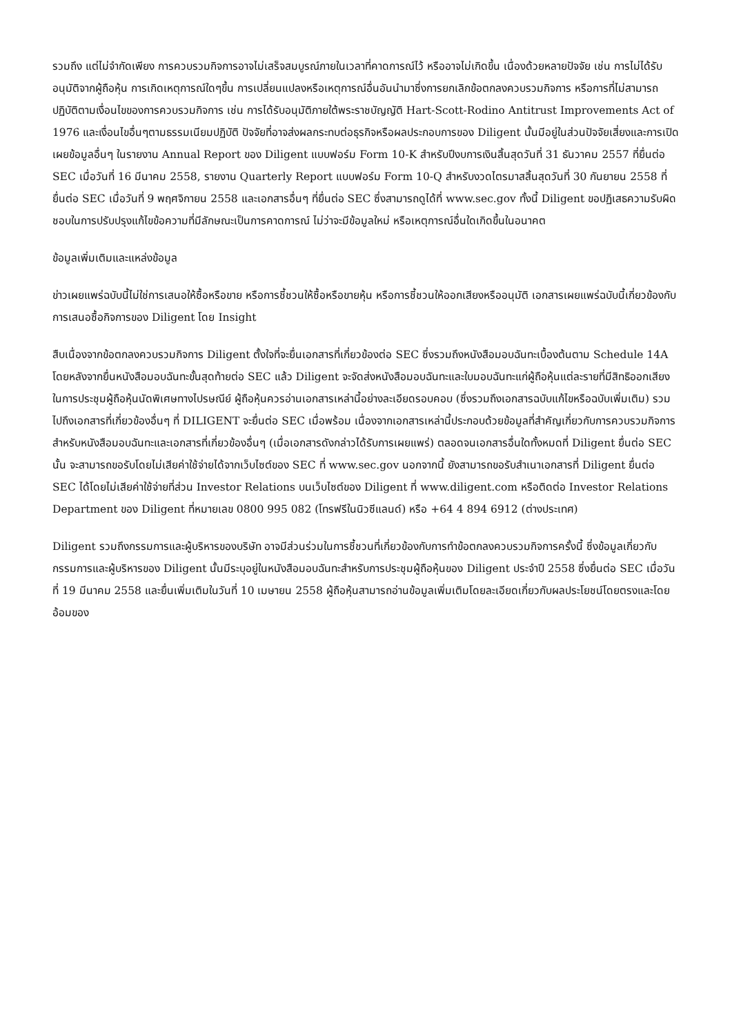รวมถึง แต่ไม่จำกัดเพียง การควบรวมกิจการอาจไม่เสร็จสมบูรณ์ภายในเวลาที่คาดการณ์ไว้ หรืออาจไม่เกิดขึ้น เนื่องด้วยหลายปัจจัย เช่น การไม่ได้รับอนุมัติจากผู้ถือหุ้น การเกิดเหตุการณ์ใดๆขึ้น การเปลี่ยนแปลงหรือเหตุการณ์อื่นอันนำมาซึ่งการยกเลิกข้อตกลงควบรวมกิจการ หรือการที่ไม่สามารถปฏิบัติตามเงื่อนไขของการควบรวมกิจการ เช่น การได้รับอนุมัติภายใต้พระราชบัญญัติ Hart-Scott-Rodino Antitrust Improvements Act of 1976 และเงื่อนไขอื่นๆตามธรรมเนียมปฏิบัติ ปัจจัยที่อาจส่งผลกระทบต่อธุรกิจหรือผลประกอบการของ Diligent นั้นมีอยู่ในส่วนปัจจัยเสี่ยงและการเปิดเผยข้อมูลอื่นๆ ในรายงาน Annual Report ของ Diligent แบบฟอร์ม Form 10-K สำหรับปีงบการเงินสิ้นสุดวันที่ 31 ธันวาคม 2557 ที่ยื่นต่อ SEC เมื่อวันที่ 16 มีนาคม 2558, รายงาน Quarterly Report แบบฟอร์ม Form 10-Q สำหรับงวดไตรมาสสิ้นสุดวันที่ 30 กันยายน 2558 ที่ยื่นต่อ SEC เมื่อวันที่ 9 พฤศจิกายน 2558 และเอกสารอื่นๆ ที่ยื่นต่อ SEC ซึ่งสามารถดูได้ที่ www.sec.gov ทั้งนี้ Diligent ขอปฏิเสธความรับผิดชอบในการปรับปรุงแก้ไขข้อความที่มีลักษณะเป็นการคาดการณ์ ไม่ว่าจะมีข้อมูลใหม่ หรือเหตุการณ์อื่นใดเกิดขึ้นในอนาคต
ข้อมูลเพิ่มเติมและแหล่งข้อมูล
ข่าวเผยแพร่ฉบับนี้ไม่ใช่การเสนอให้ซื้อหรือขาย หรือการชี้ชวนให้ซื้อหรือขายหุ้น หรือการชี้ชวนให้ออกเสียงหรืออนุมัติ เอกสารเผยแพร่ฉบับนี้เกี่ยวข้องกับการเสนอซื้อกิจการของ Diligent โดย Insight
สืบเนื่องจากข้อตกลงควบรวมกิจการ Diligent ตั้งใจที่จะยื่นเอกสารที่เกี่ยวข้องต่อ SEC ซึ่งรวมถึงหนังสือมอบฉันทะเบื้องต้นตาม Schedule 14A โดยหลังจากยื่นหนังสือมอบฉันทะขั้นสุดท้ายต่อ SEC แล้ว Diligent จะจัดส่งหนังสือมอบฉันทะและใบมอบฉันทะแก่ผู้ถือหุ้นแต่ละรายที่มีสิทธิออกเสียงในการประชุมผู้ถือหุ้นนัดพิเศษทางไปรษณีย์ ผู้ถือหุ้นควรอ่านเอกสารเหล่านี้อย่างละเอียดรอบคอบ (ซึ่งรวมถึงเอกสารฉบับแก้ไขหรือฉบับเพิ่มเติม) รวมไปถึงเอกสารที่เกี่ยวข้องอื่นๆ ที่ DILIGENT จะยื่นต่อ SEC เมื่อพร้อม เนื่องจากเอกสารเหล่านี้ประกอบด้วยข้อมูลที่สำคัญเกี่ยวกับการควบรวมกิจการ สำหรับหนังสือมอบฉันทะและเอกสารที่เกี่ยวข้องอื่นๆ (เมื่อเอกสารดังกล่าวได้รับการเผยแพร่) ตลอดจนเอกสารอื่นใดทั้งหมดที่ Diligent ยื่นต่อ SEC นั้น จะสามารถขอรับโดยไม่เสียค่าใช้จ่ายได้จากเว็บไซต์ของ SEC ที่ www.sec.gov นอกจากนี้ ยังสามารถขอรับสำเนาเอกสารที่ Diligent ยื่นต่อ SEC ได้โดยไม่เสียค่าใช้จ่ายที่ส่วน Investor Relations บนเว็บไซต์ของ Diligent ที่ www.diligent.com หรือติดต่อ Investor Relations Department ของ Diligent ที่หมายเลข 0800 995 082 (โทรฟรีในนิวซีแลนด์) หรือ +64 4 894 6912 (ต่างประเทศ)
Diligent รวมถึงกรรมการและผู้บริหารของบริษัท อาจมีส่วนร่วมในการชี้ชวนที่เกี่ยวข้องกับการทำข้อตกลงควบรวมกิจการครั้งนี้ ซึ่งข้อมูลเกี่ยวกับกรรมการและผู้บริหารของ Diligent นั้นมีระบุอยู่ในหนังสือมอบฉันทะสำหรับการประชุมผู้ถือหุ้นของ Diligent ประจำปี 2558 ซึ่งยื่นต่อ SEC เมื่อวันที่ 19 มีนาคม 2558 และยื่นเพิ่มเติมในวันที่ 10 เมษายน 2558 ผู้ถือหุ้นสามารถอ่านข้อมูลเพิ่มเติมโดยละเอียดเกี่ยวกับผลประโยชน์โดยตรงและโดยอ้อมของ